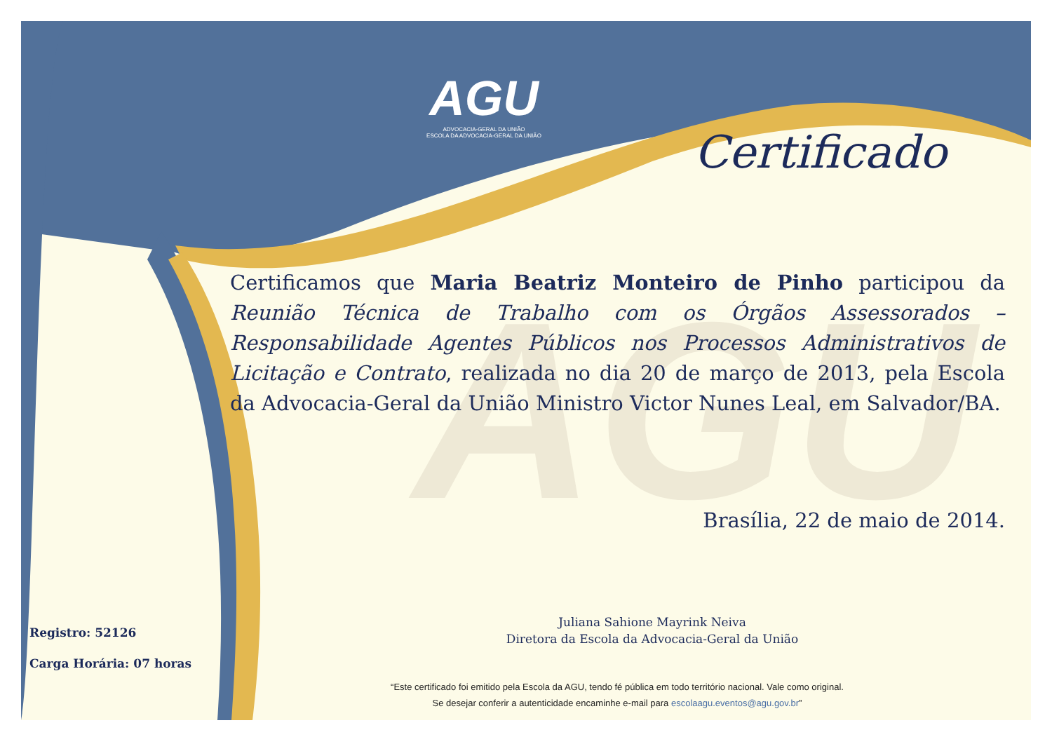AGU
AGU
ADVOCACIA-GERAL DA UNIÃO
ESCOLA DA ADVOCACIA-GERAL DA UNIÃO
Certificado
Certificamos que Maria Beatriz Monteiro de Pinho participou da Reunião Técnica de Trabalho com os Órgãos Assessorados – Responsabilidade Agentes Públicos nos Processos Administrativos de Licitação e Contrato, realizada no dia 20 de março de 2013, pela Escola da Advocacia-Geral da União Ministro Victor Nunes Leal, em Salvador/BA.
Brasília, 22 de maio de 2014.
Juliana Sahione Mayrink Neiva
Diretora da Escola da Advocacia-Geral da União
Registro: 52126
Carga Horária: 07 horas
“Este certificado foi emitido pela Escola da AGU, tendo fé pública em todo território nacional. Vale como original.
Se desejar conferir a autenticidade encaminhe e-mail para escolaagu.eventos@agu.gov.br”